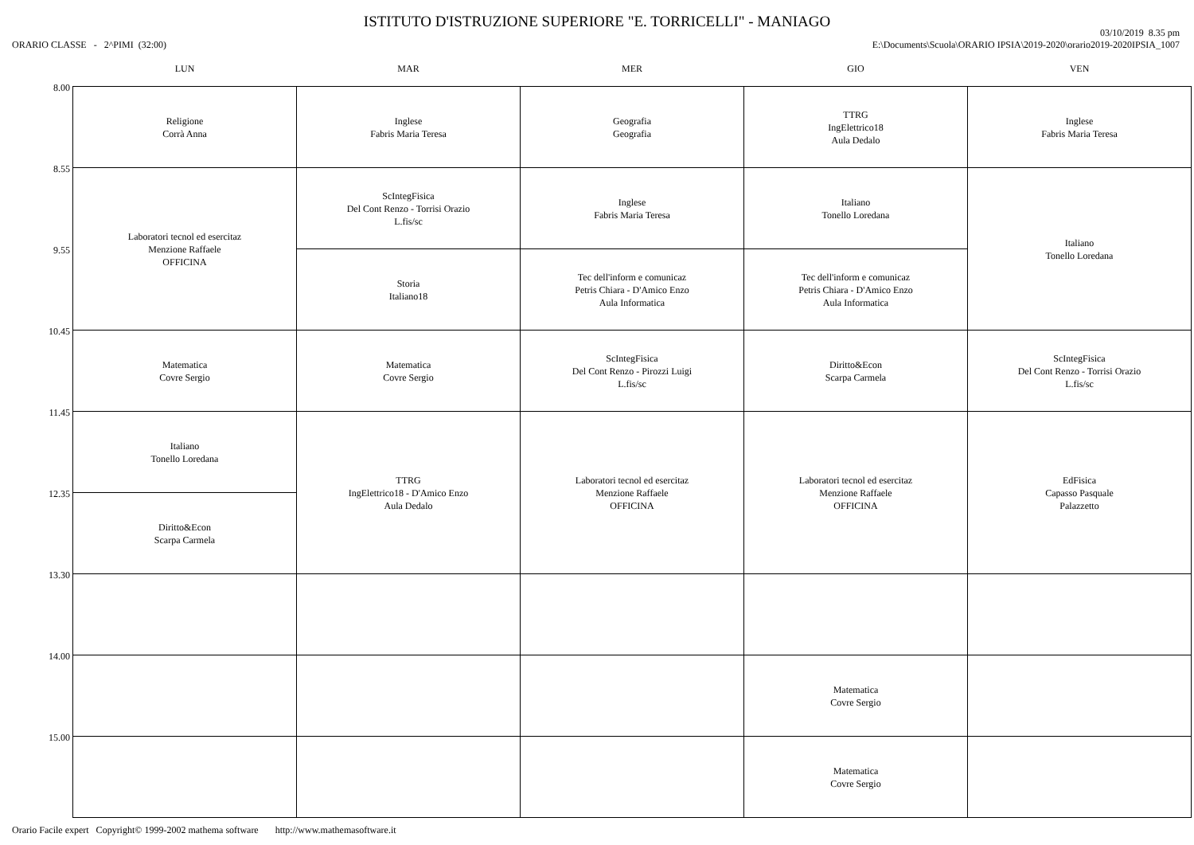ISTITUTO D'ISTRUZIONE SUPERIORE "E. TORRICELLI" - MANIAGO
ORARIO CLASSE - 2^PIMI (32:00)
03/10/2019 8.35 pm
E:\Documents\Scuola\ORARIO IPSIA\2019-2020\orario2019-2020IPSIA_1007
| | LUN | MAR | MER | GIO | VEN |
| --- | --- | --- | --- | --- | --- |
| 8.00 | Religione Corrà Anna | Inglese Fabris Maria Teresa | Geografia Geografia | TTRG IngElettrico18 Aula Dedalo | Inglese Fabris Maria Teresa |
| 8.55 | Laboratori tecnol ed esercitaz Menzione Raffaele OFFICINA | ScIntegFisica Del Cont Renzo - Torrisi Orazio L.fis/sc | Inglese Fabris Maria Teresa | Italiano Tonello Loredana | Italiano Tonello Loredana |
| 9.55 | | Storia Italiano18 | Tec dell'inform e comunicaz Petris Chiara - D'Amico Enzo Aula Informatica | Tec dell'inform e comunicaz Petris Chiara - D'Amico Enzo Aula Informatica | |
| 10.45 | Matematica Covre Sergio | Matematica Covre Sergio | ScIntegFisica Del Cont Renzo - Pirozzi Luigi L.fis/sc | Diritto&Econ Scarpa Carmela | ScIntegFisica Del Cont Renzo - Torrisi Orazio L.fis/sc |
| 11.45 | Italiano Tonello Loredana | TTRG IngElettrico18 - D'Amico Enzo Aula Dedalo | Laboratori tecnol ed esercitaz Menzione Raffaele OFFICINA | Laboratori tecnol ed esercitaz Menzione Raffaele OFFICINA | EdFisica Capasso Pasquale Palazzetto |
| 12.35 | Diritto&Econ Scarpa Carmela | | | | |
| 13.30 | | | | | |
| 14.00 | | | | Matematica Covre Sergio | |
| 15.00 | | | | Matematica Covre Sergio | |
Orario Facile expert Copyright© 1999-2002 mathema software http://www.mathemasoftware.it